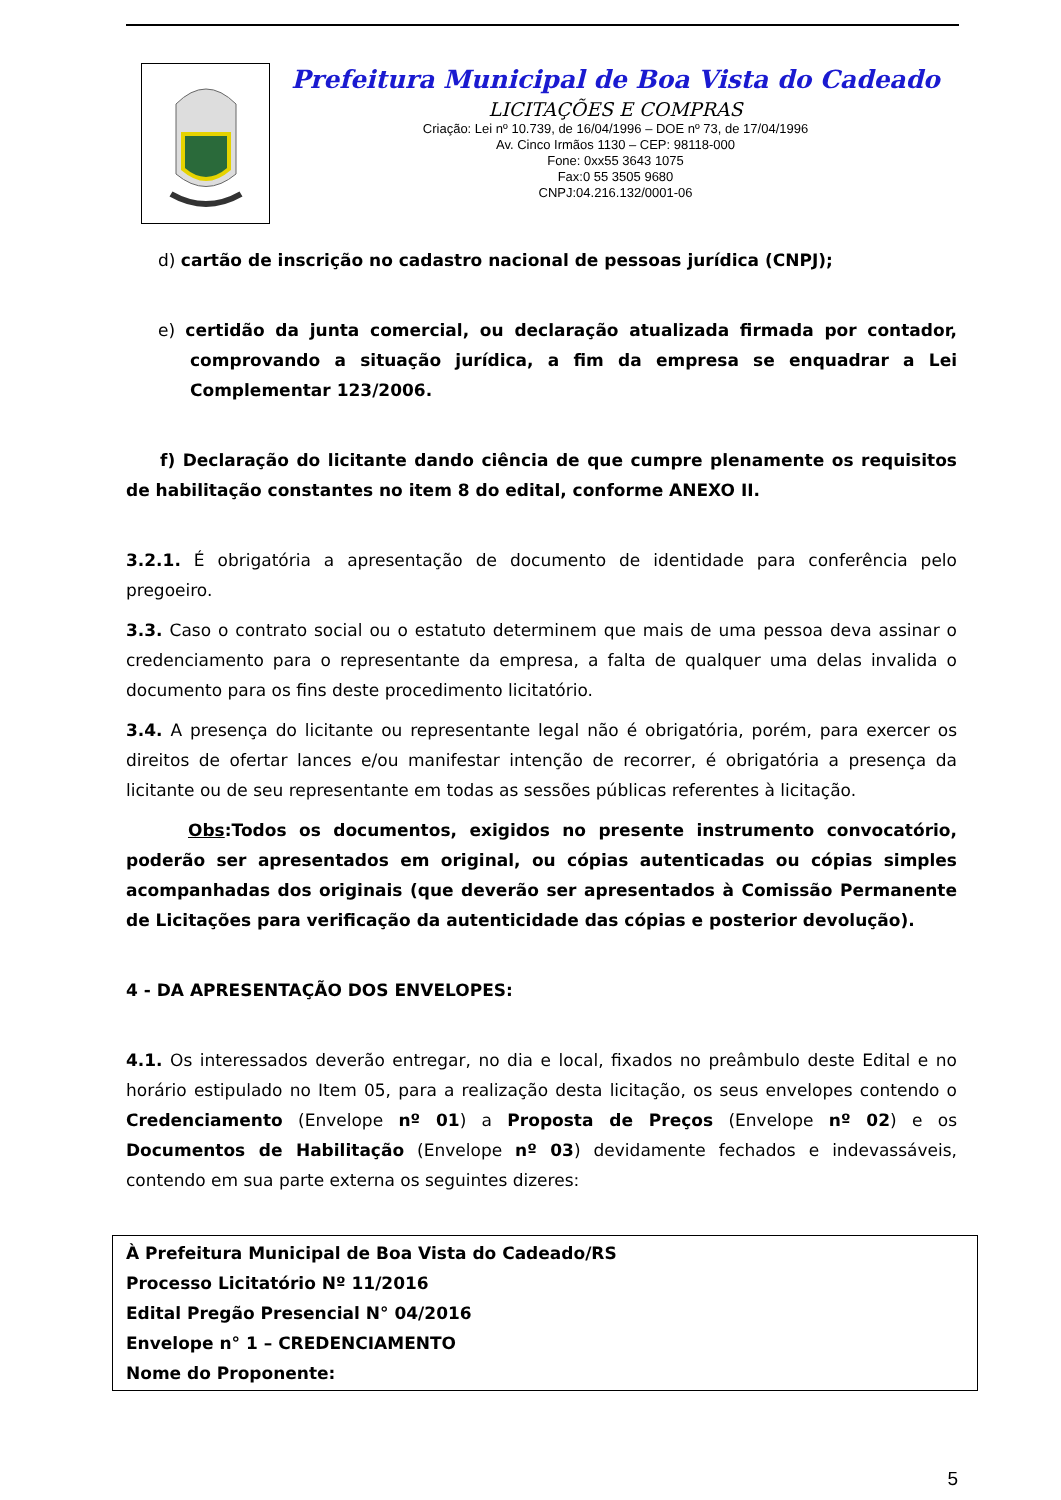Prefeitura Municipal de Boa Vista do Cadeado
LICITAÇÕES E COMPRAS
Criação: Lei nº 10.739, de 16/04/1996 – DOE nº 73, de 17/04/1996
Av. Cinco Irmãos 1130 – CEP: 98118-000
Fone: 0xx55 3643 1075
Fax:0 55 3505 9680
CNPJ:04.216.132/0001-06
d) cartão de inscrição no cadastro nacional de pessoas jurídica (CNPJ);
e) certidão da junta comercial, ou declaração atualizada firmada por contador, comprovando a situação jurídica, a fim da empresa se enquadrar a Lei Complementar 123/2006.
f) Declaração do licitante dando ciência de que cumpre plenamente os requisitos de habilitação constantes no item 8 do edital, conforme ANEXO II.
3.2.1. É obrigatória a apresentação de documento de identidade para conferência pelo pregoeiro.
3.3. Caso o contrato social ou o estatuto determinem que mais de uma pessoa deva assinar o credenciamento para o representante da empresa, a falta de qualquer uma delas invalida o documento para os fins deste procedimento licitatório.
3.4. A presença do licitante ou representante legal não é obrigatória, porém, para exercer os direitos de ofertar lances e/ou manifestar intenção de recorrer, é obrigatória a presença da licitante ou de seu representante em todas as sessões públicas referentes à licitação.
Obs:Todos os documentos, exigidos no presente instrumento convocatório, poderão ser apresentados em original, ou cópias autenticadas ou cópias simples acompanhadas dos originais (que deverão ser apresentados à Comissão Permanente de Licitações para verificação da autenticidade das cópias e posterior devolução).
4 - DA APRESENTAÇÃO DOS ENVELOPES:
4.1. Os interessados deverão entregar, no dia e local, fixados no preâmbulo deste Edital e no horário estipulado no Item 05, para a realização desta licitação, os seus envelopes contendo o Credenciamento (Envelope nº 01) a Proposta de Preços (Envelope nº 02) e os Documentos de Habilitação (Envelope nº 03) devidamente fechados e indevassáveis, contendo em sua parte externa os seguintes dizeres:
À Prefeitura Municipal de Boa Vista do Cadeado/RS
Processo Licitatório Nº 11/2016
Edital Pregão Presencial N° 04/2016
Envelope n° 1 – CREDENCIAMENTO
Nome do Proponente:
5